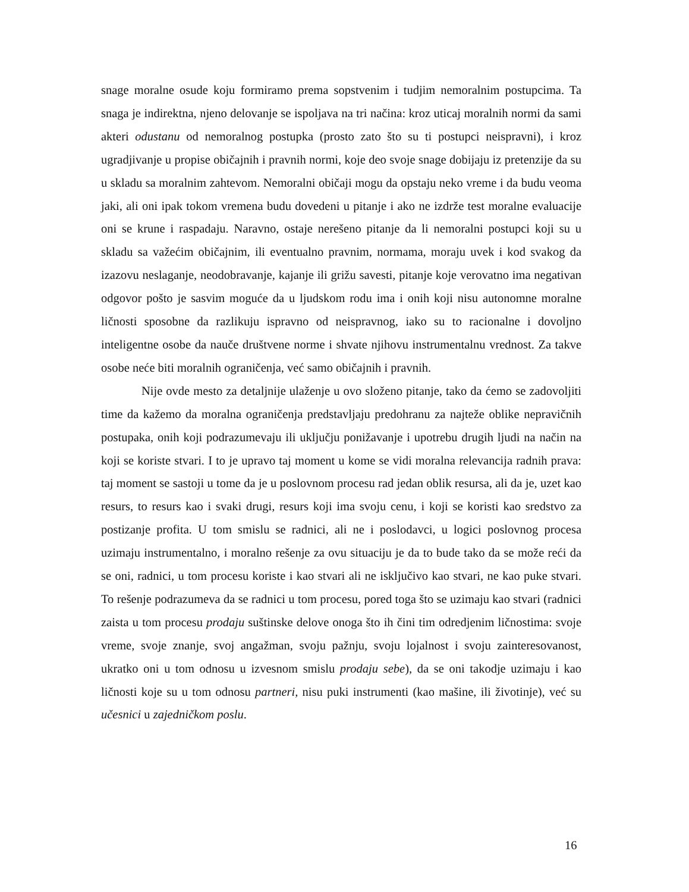snage moralne osude koju formiramo prema sopstvenim i tudjim nemoralnim postupcima. Ta snaga je indirektna, njeno delovanje se ispoljava na tri načina: kroz uticaj moralnih normi da sami akteri odustanu od nemoralnog postupka (prosto zato što su ti postupci neispravni), i kroz ugradjivanje u propise običajnih i pravnih normi, koje deo svoje snage dobijaju iz pretenzije da su u skladu sa moralnim zahtevom. Nemoralni običaji mogu da opstaju neko vreme i da budu veoma jaki, ali oni ipak tokom vremena budu dovedeni u pitanje i ako ne izdrže test moralne evaluacije oni se krune i raspadaju. Naravno, ostaje nerešeno pitanje da li nemoralni postupci koji su u skladu sa važećim običajnim, ili eventualno pravnim, normama, moraju uvek i kod svakog da izazovu neslaganje, neodobravanje, kajanje ili grižu savesti, pitanje koje verovatno ima negativan odgovor pošto je sasvim moguće da u ljudskom rodu ima i onih koji nisu autonomne moralne ličnosti sposobne da razlikuju ispravno od neispravnog, iako su to racionalne i dovoljno inteligentne osobe da nauče društvene norme i shvate njihovu instrumentalnu vrednost. Za takve osobe neće biti moralnih ograničenja, već samo običajnih i pravnih.
Nije ovde mesto za detaljnije ulaženje u ovo složeno pitanje, tako da ćemo se zadovoljiti time da kažemo da moralna ograničenja predstavljaju predohranu za najteže oblike nepravičnih postupaka, onih koji podrazumevaju ili uključju ponižavanje i upotrebu drugih ljudi na način na koji se koriste stvari. I to je upravo taj moment u kome se vidi moralna relevancija radnih prava: taj moment se sastoji u tome da je u poslovnom procesu rad jedan oblik resursa, ali da je, uzet kao resurs, to resurs kao i svaki drugi, resurs koji ima svoju cenu, i koji se koristi kao sredstvo za postizanje profita. U tom smislu se radnici, ali ne i poslodavci, u logici poslovnog procesa uzimaju instrumentalno, i moralno rešenje za ovu situaciju je da to bude tako da se može reći da se oni, radnici, u tom procesu koriste i kao stvari ali ne isključivo kao stvari, ne kao puke stvari. To rešenje podrazumeva da se radnici u tom procesu, pored toga što se uzimaju kao stvari (radnici zaista u tom procesu prodaju suštinske delove onoga što ih čini tim odredjenim ličnostima: svoje vreme, svoje znanje, svoj angažman, svoju pažnju, svoju lojalnost i svoju zainteresovanost, ukratko oni u tom odnosu u izvesnom smislu prodaju sebe), da se oni takodje uzimaju i kao ličnosti koje su u tom odnosu partneri, nisu puki instrumenti (kao mašine, ili životinje), već su učesnici u zajedničkom poslu.
16